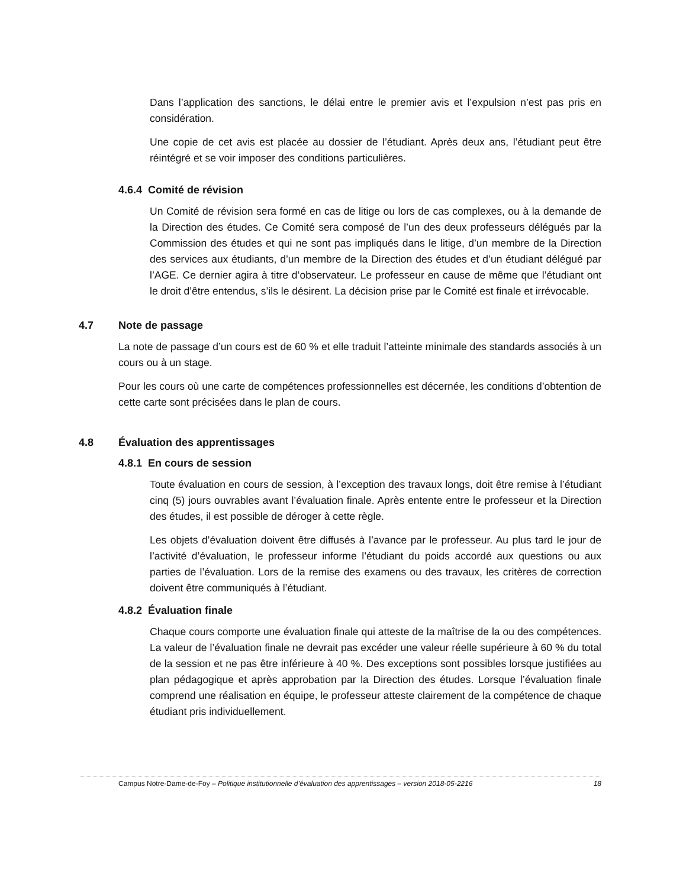Dans l’application des sanctions, le délai entre le premier avis et l’expulsion n’est pas pris en considération.
Une copie de cet avis est placée au dossier de l’étudiant. Après deux ans, l’étudiant peut être réintégré et se voir imposer des conditions particulières.
4.6.4 Comité de révision
Un Comité de révision sera formé en cas de litige ou lors de cas complexes, ou à la demande de la Direction des études. Ce Comité sera composé de l’un des deux professeurs délégués par la Commission des études et qui ne sont pas impliqués dans le litige, d’un membre de la Direction des services aux étudiants, d’un membre de la Direction des études et d’un étudiant délégué par l’AGE. Ce dernier agira à titre d’observateur. Le professeur en cause de même que l’étudiant ont le droit d’être entendus, s’ils le désirent. La décision prise par le Comité est finale et irrévocable.
4.7 Note de passage
La note de passage d’un cours est de 60 % et elle traduit l’atteinte minimale des standards associés à un cours ou à un stage.
Pour les cours où une carte de compétences professionnelles est décernée, les conditions d’obtention de cette carte sont précisées dans le plan de cours.
4.8 Évaluation des apprentissages
4.8.1 En cours de session
Toute évaluation en cours de session, à l’exception des travaux longs, doit être remise à l’étudiant cinq (5) jours ouvrables avant l’évaluation finale. Après entente entre le professeur et la Direction des études, il est possible de déroger à cette règle.
Les objets d’évaluation doivent être diffusés à l’avance par le professeur. Au plus tard le jour de l’activité d’évaluation, le professeur informe l’étudiant du poids accordé aux questions ou aux parties de l’évaluation. Lors de la remise des examens ou des travaux, les critères de correction doivent être communiqués à l’étudiant.
4.8.2 Évaluation finale
Chaque cours comporte une évaluation finale qui atteste de la maîtrise de la ou des compétences. La valeur de l’évaluation finale ne devrait pas excéder une valeur réelle supérieure à 60 % du total de la session et ne pas être inférieure à 40 %. Des exceptions sont possibles lorsque justifiées au plan pédagogique et après approbation par la Direction des études. Lorsque l’évaluation finale comprend une réalisation en équipe, le professeur atteste clairement de la compétence de chaque étudiant pris individuellement.
Campus Notre-Dame-de-Foy – Politique institutionnelle d’évaluation des apprentissages – version 2018-05-2216 18